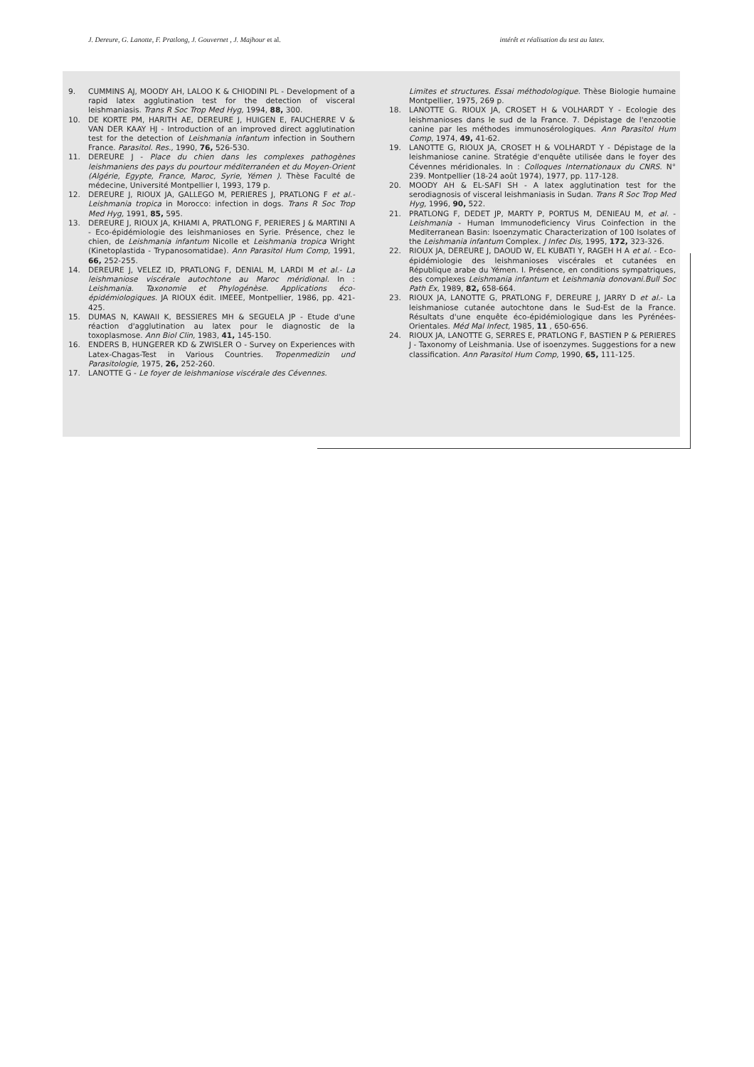J. Dereure, G. Lanotte, F. Pratlong, J. Gouvernet , J. Majhour et al. intérêt et réalisation du test au latex.
9. CUMMINS AJ, MOODY AH, LALOO K & CHIODINI PL - Development of a rapid latex agglutination test for the detection of visceral leishmaniasis. Trans R Soc Trop Med Hyg, 1994, 88, 300.
10. DE KORTE PM, HARITH AE, DEREURE J, HUIGEN E, FAUCHERRE V & VAN DER KAAY HJ - Introduction of an improved direct agglutination test for the detection of Leishmania infantum infection in Southern France. Parasitol. Res., 1990, 76, 526-530.
11. DEREURE J - Place du chien dans les complexes pathogènes leishmaniens des pays du pourtour méditerranéen et du Moyen-Orient (Algérie, Egypte, France, Maroc, Syrie, Yémen ). Thèse Faculté de médecine, Université Montpellier I, 1993, 179 p.
12. DEREURE J, RIOUX JA, GALLEGO M, PERIERES J, PRATLONG F et al.-Leishmania tropica in Morocco: infection in dogs. Trans R Soc Trop Med Hyg, 1991, 85, 595.
13. DEREURE J, RIOUX JA, KHIAMI A, PRATLONG F, PERIERES J & MARTINI A - Eco-épidémiologie des leishmanioses en Syrie. Présence, chez le chien, de Leishmania infantum Nicolle et Leishmania tropica Wright (Kinetoplastida - Trypanosomatidae). Ann Parasitol Hum Comp, 1991, 66, 252-255.
14. DEREURE J, VELEZ ID, PRATLONG F, DENIAL M, LARDI M et al.- La leishmaniose viscérale autochtone au Maroc méridional. In : Leishmania. Taxonomie et Phylogénèse. Applications éco-épidémiologiques. JA RIOUX édit. IMEEE, Montpellier, 1986, pp. 421-425.
15. DUMAS N, KAWAII K, BESSIERES MH & SEGUELA JP - Etude d'une réaction d'agglutination au latex pour le diagnostic de la toxoplasmose. Ann Biol Clin, 1983, 41, 145-150.
16. ENDERS B, HUNGERER KD & ZWISLER O - Survey on Experiences with Latex-Chagas-Test in Various Countries. Tropenmedizin und Parasitologie, 1975, 26, 252-260.
17. LANOTTE G - Le foyer de leishmaniose viscérale des Cévennes.
Limites et structures. Essai méthodologique. Thèse Biologie humaine Montpellier, 1975, 269 p.
18. LANOTTE G. RIOUX JA, CROSET H & VOLHARDT Y - Ecologie des leishmanioses dans le sud de la France. 7. Dépistage de l'enzootie canine par les méthodes immunosérologiques. Ann Parasitol Hum Comp, 1974, 49, 41-62.
19. LANOTTE G, RIOUX JA, CROSET H & VOLHARDT Y - Dépistage de la leishmaniose canine. Stratégie d'enquête utilisée dans le foyer des Cévennes méridionales. In : Colloques Internationaux du CNRS. N° 239. Montpellier (18-24 août 1974), 1977, pp. 117-128.
20. MOODY AH & EL-SAFI SH - A latex agglutination test for the serodiagnosis of visceral leishmaniasis in Sudan. Trans R Soc Trop Med Hyg, 1996, 90, 522.
21. PRATLONG F, DEDET JP, MARTY P, PORTUS M, DENIEAU M, et al. - Leishmania - Human Immunodeficiency Virus Coinfection in the Mediterranean Basin: Isoenzymatic Characterization of 100 Isolates of the Leishmania infantum Complex. J Infec Dis, 1995, 172, 323-326.
22. RIOUX JA, DEREURE J, DAOUD W, EL KUBATI Y, RAGEH H A et al. - Eco-épidémiologie des leishmanioses viscérales et cutanées en République arabe du Yémen. I. Présence, en conditions sympatriques, des complexes Leishmania infantum et Leishmania donovani.Bull Soc Path Ex, 1989, 82, 658-664.
23. RIOUX JA, LANOTTE G, PRATLONG F, DEREURE J, JARRY D et al.- La leishmaniose cutanée autochtone dans le Sud-Est de la France. Résultats d'une enquête éco-épidémiologique dans les Pyrénées-Orientales. Méd Mal Infect, 1985, 11 , 650-656.
24. RIOUX JA, LANOTTE G, SERRES E, PRATLONG F, BASTIEN P & PERIERES J - Taxonomy of Leishmania. Use of isoenzymes. Suggestions for a new classification. Ann Parasitol Hum Comp, 1990, 65, 111-125.